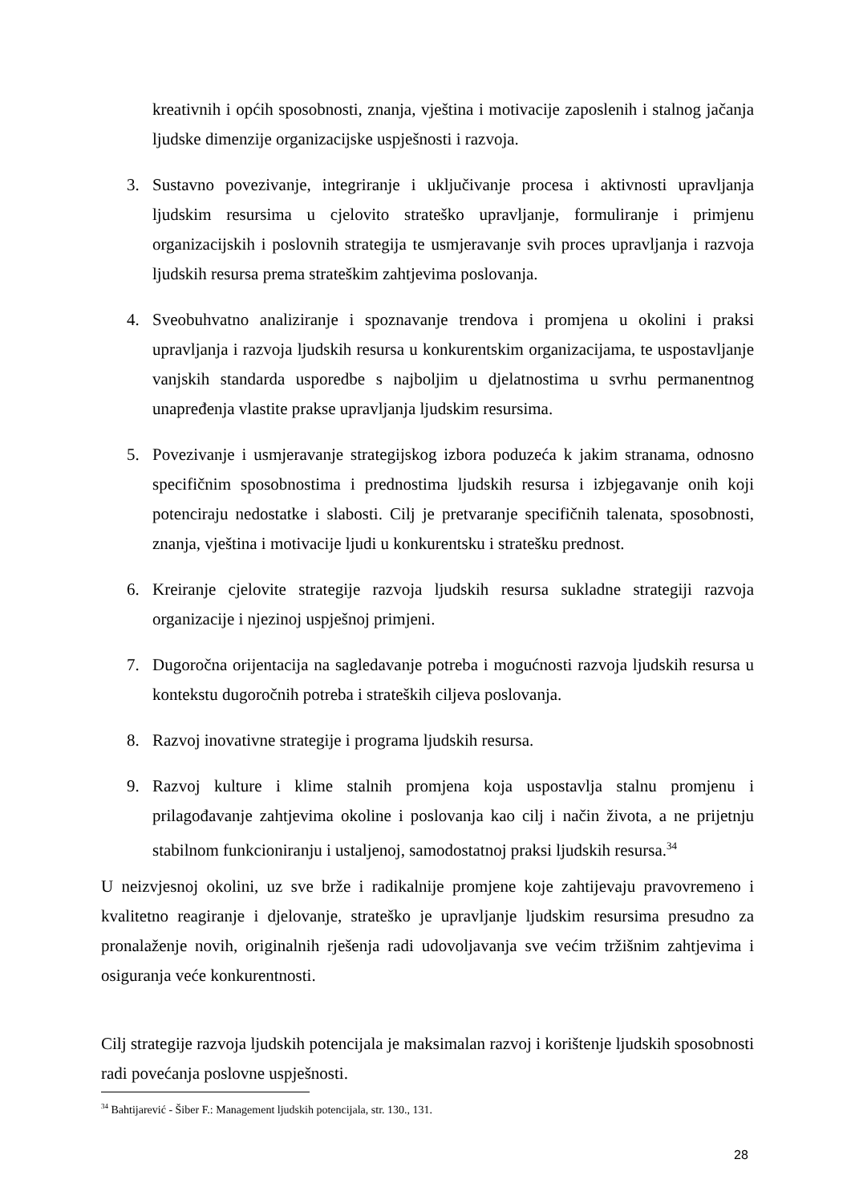kreativnih i općih sposobnosti, znanja, vještina i motivacije zaposlenih i stalnog jačanja ljudske dimenzije organizacijske uspješnosti i razvoja.
3. Sustavno povezivanje, integriranje i uključivanje procesa i aktivnosti upravljanja ljudskim resursima u cjelovito strateško upravljanje, formuliranje i primjenu organizacijskih i poslovnih strategija te usmjeravanje svih proces upravljanja i razvoja ljudskih resursa prema strateškim zahtjevima poslovanja.
4. Sveobuhvatno analiziranje i spoznavanje trendova i promjena u okolini i praksi upravljanja i razvoja ljudskih resursa u konkurentskim organizacijama, te uspostavljanje vanjskih standarda usporedbe s najboljim u djelatnostima u svrhu permanentnog unapređenja vlastite prakse upravljanja ljudskim resursima.
5. Povezivanje i usmjeravanje strategijskog izbora poduzeća k jakim stranama, odnosno specifičnim sposobnostima i prednostima ljudskih resursa i izbjegavanje onih koji potenciraju nedostatke i slabosti. Cilj je pretvaranje specifičnih talenata, sposobnosti, znanja, vještina i motivacije ljudi u konkurentsku i stratešku prednost.
6. Kreiranje cjelovite strategije razvoja ljudskih resursa sukladne strategiji razvoja organizacije i njezinoj uspješnoj primjeni.
7. Dugoročna orijentacija na sagledavanje potreba i mogućnosti razvoja ljudskih resursa u kontekstu dugoročnih potreba i strateških ciljeva poslovanja.
8. Razvoj inovativne strategije i programa ljudskih resursa.
9. Razvoj kulture i klime stalnih promjena koja uspostavlja stalnu promjenu i prilagođavanje zahtjevima okoline i poslovanja kao cilj i način života, a ne prijetnju stabilnom funkcioniranju i ustaljenoj, samodostatnoj praksi ljudskih resursa.<sup>34</sup>
U neizvjesnoj okolini, uz sve brže i radikalnije promjene koje zahtijevaju pravovremeno i kvalitetno reagiranje i djelovanje, strateško je upravljanje ljudskim resursima presudno za pronalaženje novih, originalnih rješenja radi udovoljavanja sve većim tržišnim zahtjevima i osiguranja veće konkurentnosti.
Cilj strategije razvoja ljudskih potencijala je maksimalan razvoj i korištenje ljudskih sposobnosti radi povećanja poslovne uspješnosti.
<sup>34</sup> Bahtijarević - Šiber F.: Management ljudskih potencijala, str. 130., 131.
28